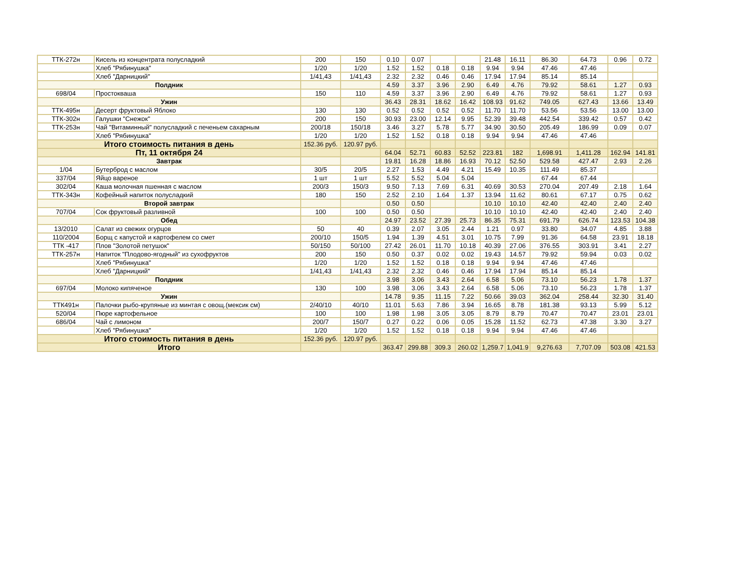| ТТК-272н | Кисель из концентрата полусладкий | 200 | 150 | 0.10 | 0.07 | | | 21.48 | 16.11 | 86.30 | 64.73 | 0.96 | 0.72 |
| | Хлеб "Рябинушка" | 1/20 | 1/20 | 1.52 | 1.52 | 0.18 | 0.18 | 9.94 | 9.94 | 47.46 | 47.46 | | |
| | Хлеб "Дарницкий" | 1/41,43 | 1/41,43 | 2.32 | 2.32 | 0.46 | 0.46 | 17.94 | 17.94 | 85.14 | 85.14 | | |
| Полдник | | | | 4.59 | 3.37 | 3.96 | 2.90 | 6.49 | 4.76 | 79.92 | 58.61 | 1.27 | 0.93 |
| 698/04 | Простокваша | 150 | 110 | 4.59 | 3.37 | 3.96 | 2.90 | 6.49 | 4.76 | 79.92 | 58.61 | 1.27 | 0.93 |
| Ужин | | | | 36.43 | 28.31 | 18.62 | 16.42 | 108.93 | 91.62 | 749.05 | 627.43 | 13.66 | 13.49 |
| ТТК-495н | Десерт фруктовый Яблоко | 130 | 130 | 0.52 | 0.52 | 0.52 | 0.52 | 11.70 | 11.70 | 53.56 | 53.56 | 13.00 | 13.00 |
| ТТК-302н | Галушки "Снежок" | 200 | 150 | 30.93 | 23.00 | 12.14 | 9.95 | 52.39 | 39.48 | 442.54 | 339.42 | 0.57 | 0.42 |
| ТТК-253н | Чай "Витаминный" полусладкий с печеньем сахарным | 200/18 | 150/18 | 3.46 | 3.27 | 5.78 | 5.77 | 34.90 | 30.50 | 205.49 | 186.99 | 0.09 | 0.07 |
| | Хлеб "Рябинушка" | 1/20 | 1/20 | 1.52 | 1.52 | 0.18 | 0.18 | 9.94 | 9.94 | 47.46 | 47.46 | | |
| Итого стоимость питания в день | | 152.36 руб. | 120.97 руб. | | | | | | | | | | |
| Пт, 11 октября 24 | | | | 64.04 | 52.71 | 60.83 | 52.52 | 223.81 | 182 | 1,698.91 | 1,411.28 | 162.94 | 141.81 |
| Завтрак | | | | 19.81 | 16.28 | 18.86 | 16.93 | 70.12 | 52.50 | 529.58 | 427.47 | 2.93 | 2.26 |
| 1/04 | Бутерброд с маслом | 30/5 | 20/5 | 2.27 | 1.53 | 4.49 | 4.21 | 15.49 | 10.35 | 111.49 | 85.37 | | |
| 337/04 | Яйцо вареное | 1 шт | 1 шт | 5.52 | 5.52 | 5.04 | 5.04 | | | 67.44 | 67.44 | | |
| 302/04 | Каша молочная пшенная с маслом | 200/3 | 150/3 | 9.50 | 7.13 | 7.69 | 6.31 | 40.69 | 30.53 | 270.04 | 207.49 | 2.18 | 1.64 |
| ТТК-343н | Кофейный напиток полусладкий | 180 | 150 | 2.52 | 2.10 | 1.64 | 1.37 | 13.94 | 11.62 | 80.61 | 67.17 | 0.75 | 0.62 |
| Второй завтрак | | | | 0.50 | 0.50 | | | 10.10 | 10.10 | 42.40 | 42.40 | 2.40 | 2.40 |
| 707/04 | Сок фруктовый разливной | 100 | 100 | 0.50 | 0.50 | | | 10.10 | 10.10 | 42.40 | 42.40 | 2.40 | 2.40 |
| Обед | | | | 24.97 | 23.52 | 27.39 | 25.73 | 86.35 | 75.31 | 691.79 | 626.74 | 123.53 | 104.38 |
| 13/2010 | Салат из свежих огурцов | 50 | 40 | 0.39 | 2.07 | 3.05 | 2.44 | 1.21 | 0.97 | 33.80 | 34.07 | 4.85 | 3.88 |
| 110/2004 | Борщ с капустой и картофелем со смет | 200/10 | 150/5 | 1.94 | 1.39 | 4.51 | 3.01 | 10.75 | 7.99 | 91.36 | 64.58 | 23.91 | 18.18 |
| ТТК -417 | Плов "Золотой петушок" | 50/150 | 50/100 | 27.42 | 26.01 | 11.70 | 10.18 | 40.39 | 27.06 | 376.55 | 303.91 | 3.41 | 2.27 |
| ТТК-257н | Напиток "Плодово-ягодный" из сухофруктов | 200 | 150 | 0.50 | 0.37 | 0.02 | 0.02 | 19.43 | 14.57 | 79.92 | 59.94 | 0.03 | 0.02 |
| | Хлеб "Рябинушка" | 1/20 | 1/20 | 1.52 | 1.52 | 0.18 | 0.18 | 9.94 | 9.94 | 47.46 | 47.46 | | |
| | Хлеб "Дарницкий" | 1/41,43 | 1/41,43 | 2.32 | 2.32 | 0.46 | 0.46 | 17.94 | 17.94 | 85.14 | 85.14 | | |
| Полдник | | | | 3.98 | 3.06 | 3.43 | 2.64 | 6.58 | 5.06 | 73.10 | 56.23 | 1.78 | 1.37 |
| 697/04 | Молоко кипяченое | 130 | 100 | 3.98 | 3.06 | 3.43 | 2.64 | 6.58 | 5.06 | 73.10 | 56.23 | 1.78 | 1.37 |
| Ужин | | | | 14.78 | 9.35 | 11.15 | 7.22 | 50.66 | 39.03 | 362.04 | 258.44 | 32.30 | 31.40 |
| ТТК491н | Палочки рыбо-крупяные из минтая с овощ.(мексик см) | 2/40/10 | 40/10 | 11.01 | 5.63 | 7.86 | 3.94 | 16.65 | 8.78 | 181.38 | 93.13 | 5.99 | 5.12 |
| 520/04 | Пюре картофельное | 100 | 100 | 1.98 | 1.98 | 3.05 | 3.05 | 8.79 | 8.79 | 70.47 | 70.47 | 23.01 | 23.01 |
| 686/04 | Чай с лимоном | 200/7 | 150/7 | 0.27 | 0.22 | 0.06 | 0.05 | 15.28 | 11.52 | 62.73 | 47.38 | 3.30 | 3.27 |
| | Хлеб "Рябинушка" | 1/20 | 1/20 | 1.52 | 1.52 | 0.18 | 0.18 | 9.94 | 9.94 | 47.46 | 47.46 | | |
| Итого стоимость питания в день | | 152.36 руб. | 120.97 руб. | | | | | | | | | | |
| Итого | | | | 363.47 | 299.88 | 309.3 | 260.02 | 1,259.7 | 1,041.9 | 9,276.63 | 7,707.09 | 503.08 | 421.53 |